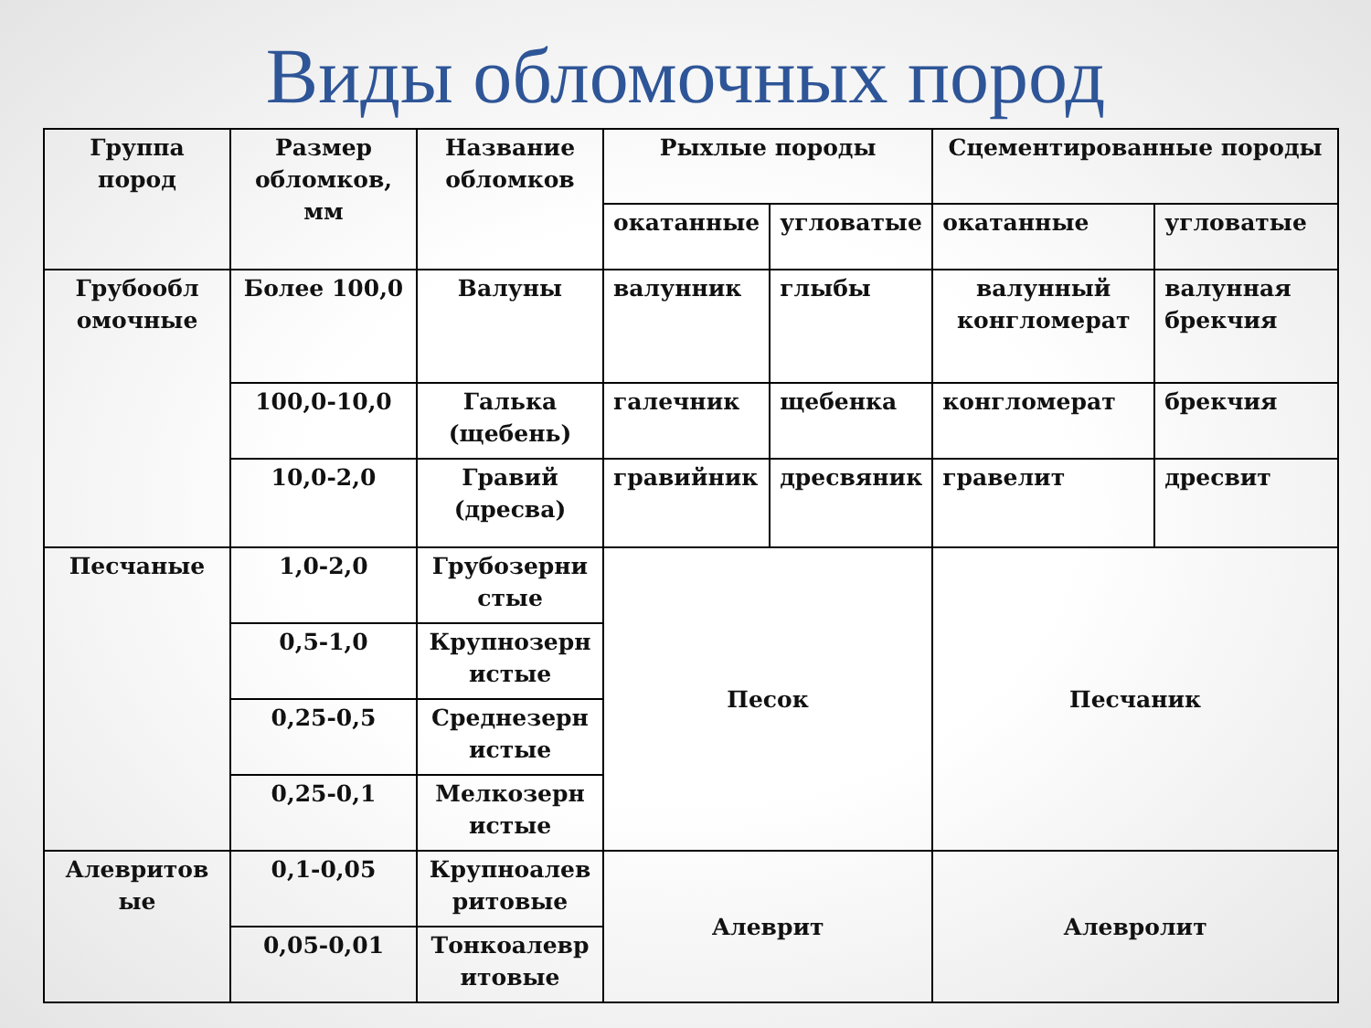Виды обломочных пород
| Группа пород | Размер обломков, мм | Название обломков | Рыхлые породы | | Сцементированные породы | |
| --- | --- | --- | --- | --- | --- | --- |
| | | | окатанные | угловатые | окатанные | угловатые |
| Грубообл омочные | Более 100,0 | Валуны | валунник | глыбы | валунный конгломерат | валунная брекчия |
| | 100,0-10,0 | Галька (щебень) | галечник | щебенка | конгломерат | брекчия |
| | 10,0-2,0 | Гравий (дресва) | гравийник | дресвяник | гравелит | дресвит |
| Песчаные | 1,0-2,0 | Грубозерни стые | Песок | | Песчаник | |
| | 0,5-1,0 | Крупнозерн истые | | | | |
| | 0,25-0,5 | Среднезерн истые | | | | |
| | 0,25-0,1 | Мелкозерн истые | | | | |
| Алевритов ые | 0,1-0,05 | Крупноалев ритовые | Алеврит | | Алевролит | |
| | 0,05-0,01 | Тонкоалевр итовые | | | | |